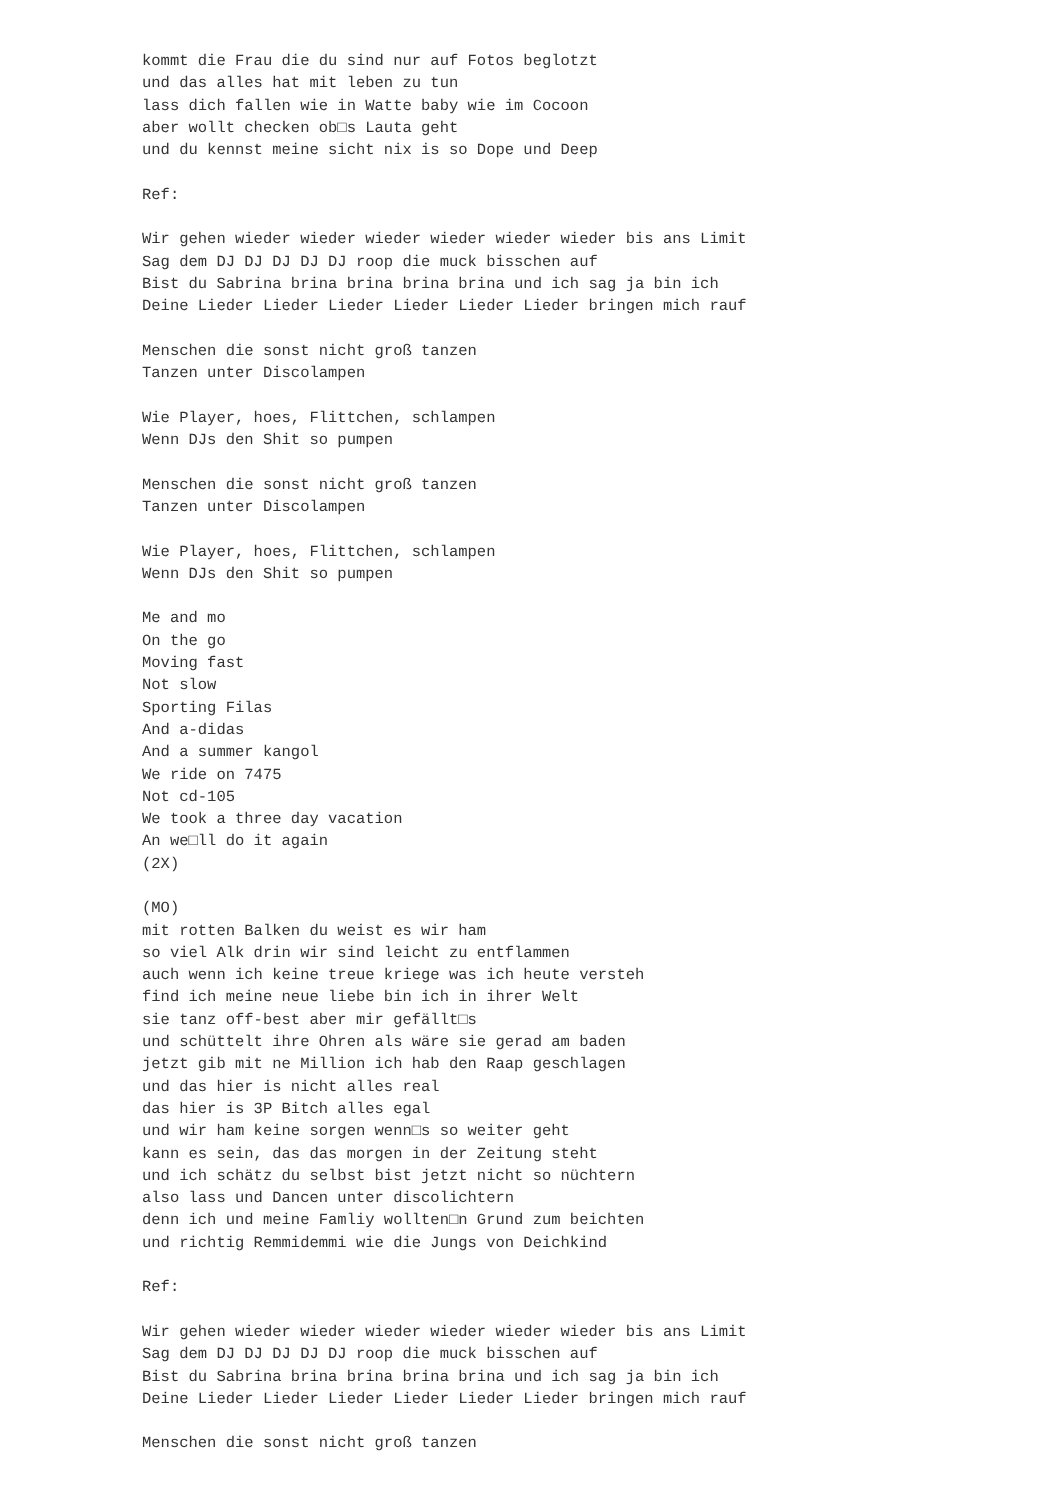kommt die Frau die du sind nur auf Fotos beglotzt
und das alles hat mit leben zu tun
lass dich fallen wie in Watte baby wie im Cocoon
aber wollt checken ob□s Lauta geht
und du kennst meine sicht nix is so Dope und Deep

Ref:

Wir gehen wieder wieder wieder wieder wieder wieder bis ans Limit
Sag dem DJ DJ DJ DJ DJ roop die muck bisschen auf
Bist du Sabrina brina brina brina brina und ich sag ja bin ich
Deine Lieder Lieder Lieder Lieder Lieder Lieder bringen mich rauf

Menschen die sonst nicht groß tanzen
Tanzen unter Discolampen

Wie Player, hoes, Flittchen, schlampen
Wenn DJs den Shit so pumpen

Menschen die sonst nicht groß tanzen
Tanzen unter Discolampen

Wie Player, hoes, Flittchen, schlampen
Wenn DJs den Shit so pumpen

Me and mo
On the go
Moving fast
Not slow
Sporting Filas
And a-didas
And a summer kangol
We ride on 7475
Not cd-105
We took a three day vacation
An we□ll do it again
(2X)

(MO)
mit rotten Balken du weist es wir ham
so viel Alk drin wir sind leicht zu entflammen
auch wenn ich keine treue kriege was ich heute versteh
find ich meine neue liebe bin ich in ihrer Welt
sie tanz off-best aber mir gefällt□s
und schüttelt ihre Ohren als wäre sie gerad am baden
jetzt gib mit ne Million ich hab den Raap geschlagen
und das hier is nicht alles real
das hier is 3P Bitch alles egal
und wir ham keine sorgen wenn□s so weiter geht
kann es sein, das das morgen in der Zeitung steht
und ich schätz du selbst bist jetzt nicht so nüchtern
also lass und Dancen unter discolichtern
denn ich und meine Famliy wollten□n Grund zum beichten
und richtig Remmidemmi wie die Jungs von Deichkind

Ref:

Wir gehen wieder wieder wieder wieder wieder wieder bis ans Limit
Sag dem DJ DJ DJ DJ DJ roop die muck bisschen auf
Bist du Sabrina brina brina brina brina und ich sag ja bin ich
Deine Lieder Lieder Lieder Lieder Lieder Lieder bringen mich rauf

Menschen die sonst nicht groß tanzen